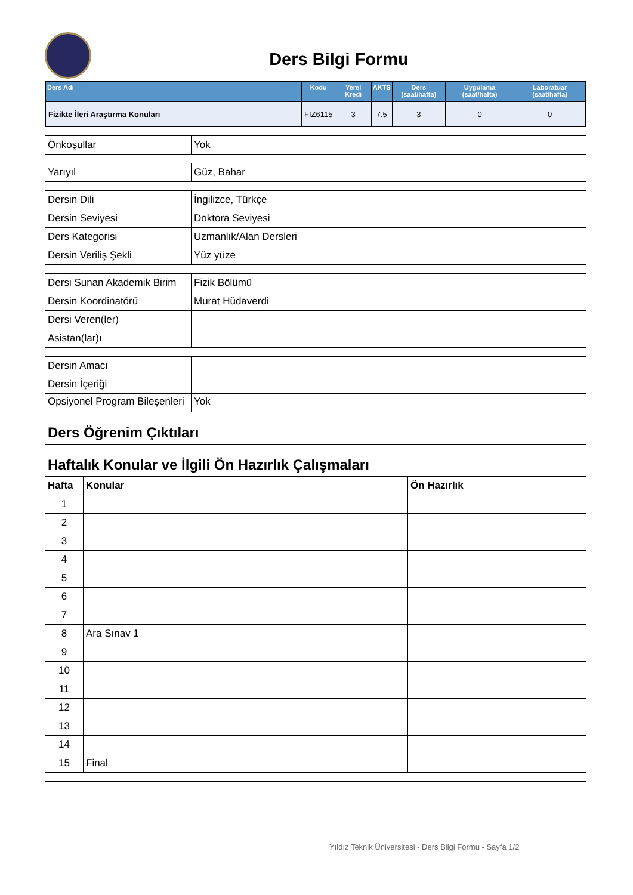Ders Bilgi Formu
| Ders Adı | Kodu | Yerel Kredi | AKTS | Ders (saat/hafta) | Uygulama (saat/hafta) | Laboratuar (saat/hafta) |
| --- | --- | --- | --- | --- | --- | --- |
| Fizikte İleri Araştırma Konuları | FIZ6115 | 3 | 7.5 | 3 | 0 | 0 |
| Önkoşullar | Yok |
| Yarıyıl | Güz, Bahar |
| Dersin Dili | İngilizce, Türkçe |
| Dersin Seviyesi | Doktora Seviyesi |
| Ders Kategorisi | Uzmanlık/Alan Dersleri |
| Dersin Veriliş Şekli | Yüz yüze |
| Dersi Sunan Akademik Birim | Fizik Bölümü |
| Dersin Koordinatörü | Murat Hüdaverdi |
| Dersi Veren(ler) | |
| Asistan(lar)ı | |
| Dersin Amacı | |
| Dersin İçeriği | |
| Opsiyonel Program Bileşenleri | Yok |
| Ders Öğrenim Çıktıları |
| Haftalık Konular ve İlgili Ön Hazırlık Çalışmaları | | |
| Hafta | Konular | Ön Hazırlık |
| 1 | | |
| 2 | | |
| 3 | | |
| 4 | | |
| 5 | | |
| 6 | | |
| 7 | | |
| 8 | Ara Sınav 1 | |
| 9 | | |
| 10 | | |
| 11 | | |
| 12 | | |
| 13 | | |
| 14 | | |
| 15 | Final | |
Yıldız Teknik Üniversitesi - Ders Bilgi Formu - Sayfa 1/2